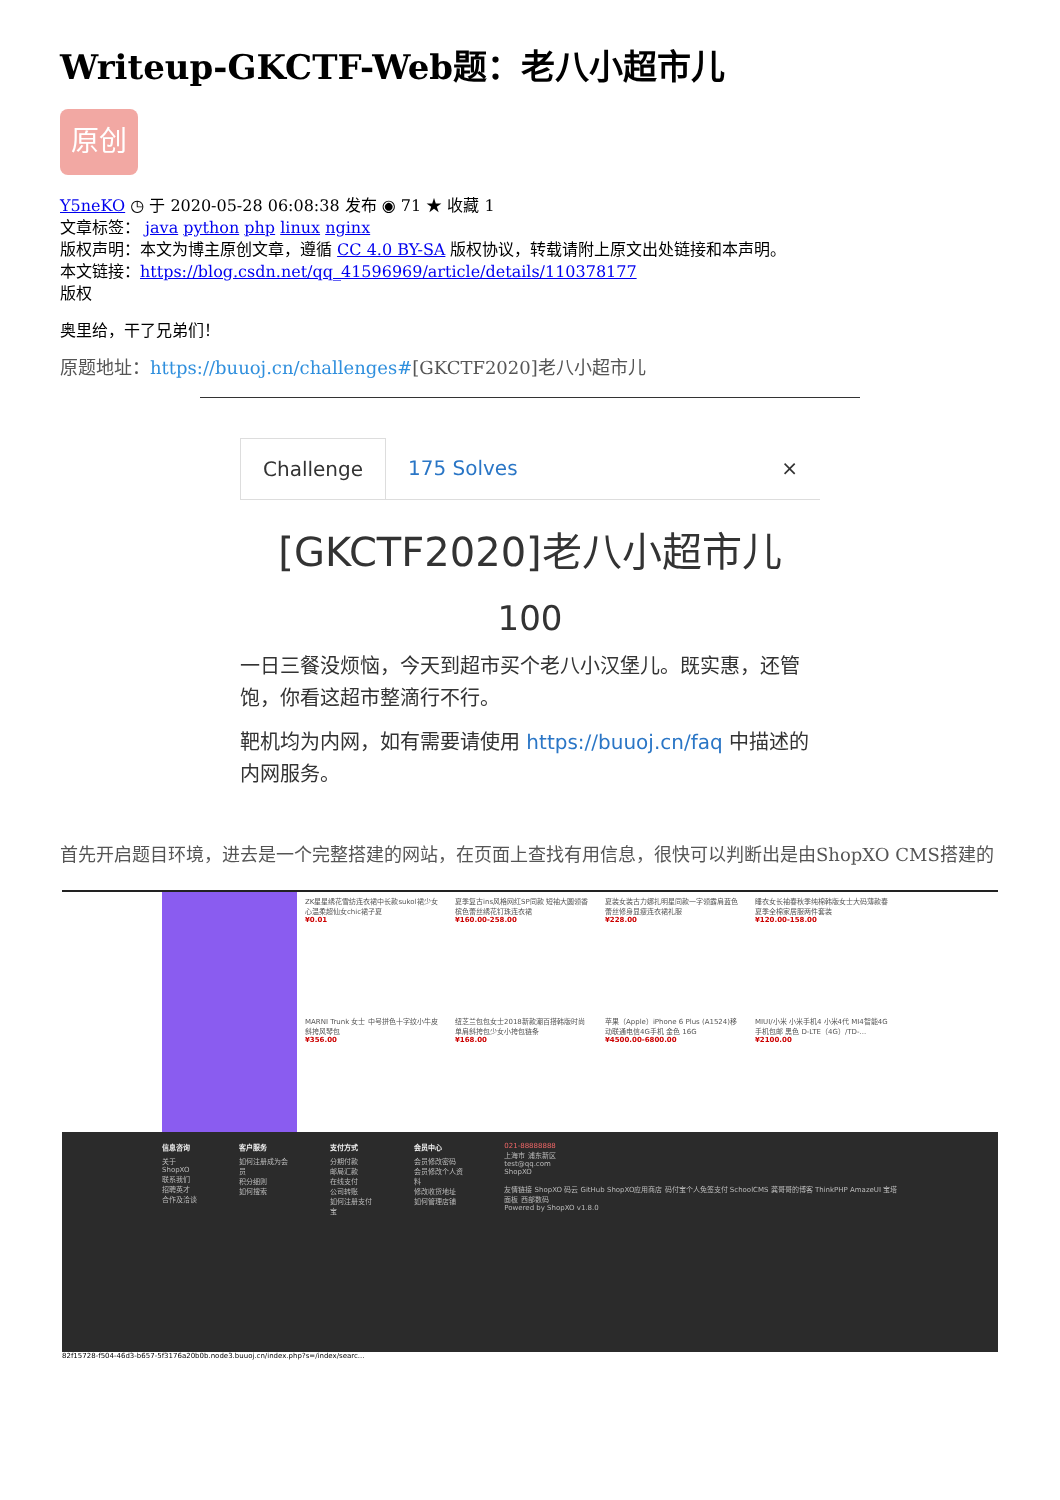Writeup-GKCTF-Web题：老八小超市儿
原创
Y5neKO ◷ 于 2020-05-28 06:08:38 发布 ◉ 71 ★ 收藏 1
文章标签： java python php linux nginx
版权声明：本文为博主原创文章，遵循 CC 4.0 BY-SA 版权协议，转载请附上原文出处链接和本声明。
本文链接：https://blog.csdn.net/qq_41596969/article/details/110378177
版权
奥里给，干了兄弟们！
原题地址：https://buuoj.cn/challenges#[GKCTF2020]老八小超市儿
Challenge 175 Solves ×
[GKCTF2020]老八小超市儿
100
一日三餐没烦恼，今天到超市买个老八小汉堡儿。既实惠，还管饱，你看这超市整滴行不行。
靶机均为内网，如有需要请使用 https://buuoj.cn/faq 中描述的内网服务。
首先开启题目环境，进去是一个完整搭建的网站，在页面上查找有用信息，很快可以判断出是由ShopXO CMS搭建的
ZK星星绣花雪纺连衣裙中长款sukol裙少女心温柔超仙女chic裙子夏
¥0.01
夏季复古ins风格网红SP同款 短袖大圆领香槟色蕾丝绣花钉珠连衣裙
¥160.00-258.00
夏装女装古力娜扎明星同款一字领露肩蓝色蕾丝修身显瘦连衣裙礼服
¥228.00
睡衣女长袖春秋季纯棉韩版女士大码薄款春夏季全棉家居服两件套装
¥120.00-158.00
MARNI Trunk 女士 中号拼色十字纹小牛皮 斜挎风琴包
¥356.00
纽芝兰包包女士2018新款潮百搭韩版时尚单肩斜挎包少女小挎包链条
¥168.00
苹果（Apple）iPhone 6 Plus (A1524)移动联通电信4G手机 金色 16G
¥4500.00-6800.00
MIUI/小米 小米手机4 小米4代 MI4智能4G手机包邮 黑色 D-LTE（4G）/TD-...
¥2100.00
信息咨询
关于ShopXO
联系我们
招聘英才
合作及洽谈
客户服务
如何注册成为会员
积分细则
如何搜索
支付方式
分期付款
邮局汇款
在线支付
公司转账
如何注册支付宝
会员中心
会员修改密码
会员修改个人资料
修改收货地址
如何管理店铺
021-88888888
上海市 浦东新区
test@qq.com
ShopXO
友情链接 ShopXO 码云 GitHub ShopXO应用商店 码付宝个人免签支付 SchoolCMS 龚哥哥的博客 ThinkPHP AmazeUI 宝塔面板 西部数码
Powered by ShopXO v1.8.0
82f15728-f504-46d3-b657-5f3176a20b0b.node3.buuoj.cn/index.php?s=/index/searc...